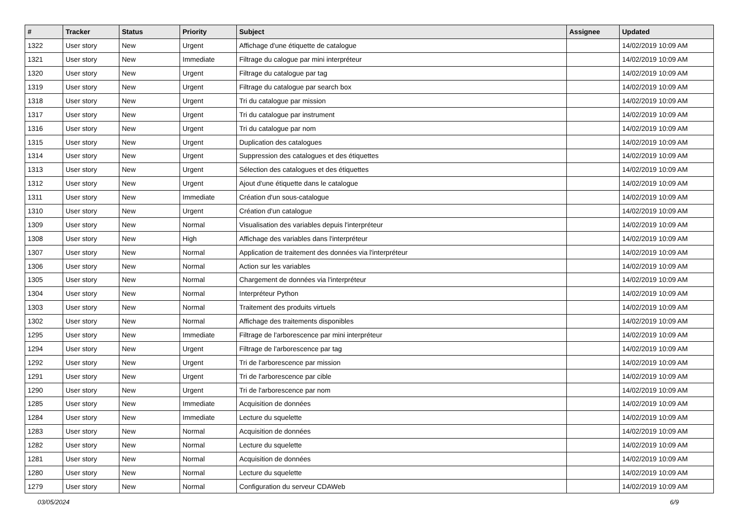| # | Tracker | Status | Priority | Subject | Assignee | Updated |
| --- | --- | --- | --- | --- | --- | --- |
| 1322 | User story | New | Urgent | Affichage d'une étiquette de catalogue | | 14/02/2019 10:09 AM |
| 1321 | User story | New | Immediate | Filtrage du calogue par mini interpréteur | | 14/02/2019 10:09 AM |
| 1320 | User story | New | Urgent | Filtrage du catalogue par tag | | 14/02/2019 10:09 AM |
| 1319 | User story | New | Urgent | Filtrage du catalogue par search box | | 14/02/2019 10:09 AM |
| 1318 | User story | New | Urgent | Tri du catalogue par mission | | 14/02/2019 10:09 AM |
| 1317 | User story | New | Urgent | Tri du catalogue par instrument | | 14/02/2019 10:09 AM |
| 1316 | User story | New | Urgent | Tri du catalogue par nom | | 14/02/2019 10:09 AM |
| 1315 | User story | New | Urgent | Duplication des catalogues | | 14/02/2019 10:09 AM |
| 1314 | User story | New | Urgent | Suppression des catalogues et des étiquettes | | 14/02/2019 10:09 AM |
| 1313 | User story | New | Urgent | Sélection des catalogues et des étiquettes | | 14/02/2019 10:09 AM |
| 1312 | User story | New | Urgent | Ajout d'une étiquette dans le catalogue | | 14/02/2019 10:09 AM |
| 1311 | User story | New | Immediate | Création d'un sous-catalogue | | 14/02/2019 10:09 AM |
| 1310 | User story | New | Urgent | Création d'un catalogue | | 14/02/2019 10:09 AM |
| 1309 | User story | New | Normal | Visualisation des variables depuis l'interpréteur | | 14/02/2019 10:09 AM |
| 1308 | User story | New | High | Affichage des variables dans l'interpréteur | | 14/02/2019 10:09 AM |
| 1307 | User story | New | Normal | Application de traitement des données via l'interpréteur | | 14/02/2019 10:09 AM |
| 1306 | User story | New | Normal | Action sur les variables | | 14/02/2019 10:09 AM |
| 1305 | User story | New | Normal | Chargement de données via l'interpréteur | | 14/02/2019 10:09 AM |
| 1304 | User story | New | Normal | Interpréteur Python | | 14/02/2019 10:09 AM |
| 1303 | User story | New | Normal | Traitement des produits virtuels | | 14/02/2019 10:09 AM |
| 1302 | User story | New | Normal | Affichage des traitements disponibles | | 14/02/2019 10:09 AM |
| 1295 | User story | New | Immediate | Filtrage de l'arborescence par mini interpréteur | | 14/02/2019 10:09 AM |
| 1294 | User story | New | Urgent | Filtrage de l'arborescence par tag | | 14/02/2019 10:09 AM |
| 1292 | User story | New | Urgent | Tri de l'arborescence par mission | | 14/02/2019 10:09 AM |
| 1291 | User story | New | Urgent | Tri de l'arborescence par cible | | 14/02/2019 10:09 AM |
| 1290 | User story | New | Urgent | Tri de l'arborescence par nom | | 14/02/2019 10:09 AM |
| 1285 | User story | New | Immediate | Acquisition de données | | 14/02/2019 10:09 AM |
| 1284 | User story | New | Immediate | Lecture du squelette | | 14/02/2019 10:09 AM |
| 1283 | User story | New | Normal | Acquisition de données | | 14/02/2019 10:09 AM |
| 1282 | User story | New | Normal | Lecture du squelette | | 14/02/2019 10:09 AM |
| 1281 | User story | New | Normal | Acquisition de données | | 14/02/2019 10:09 AM |
| 1280 | User story | New | Normal | Lecture du squelette | | 14/02/2019 10:09 AM |
| 1279 | User story | New | Normal | Configuration du serveur CDAWeb | | 14/02/2019 10:09 AM |
03/05/2024 6/9